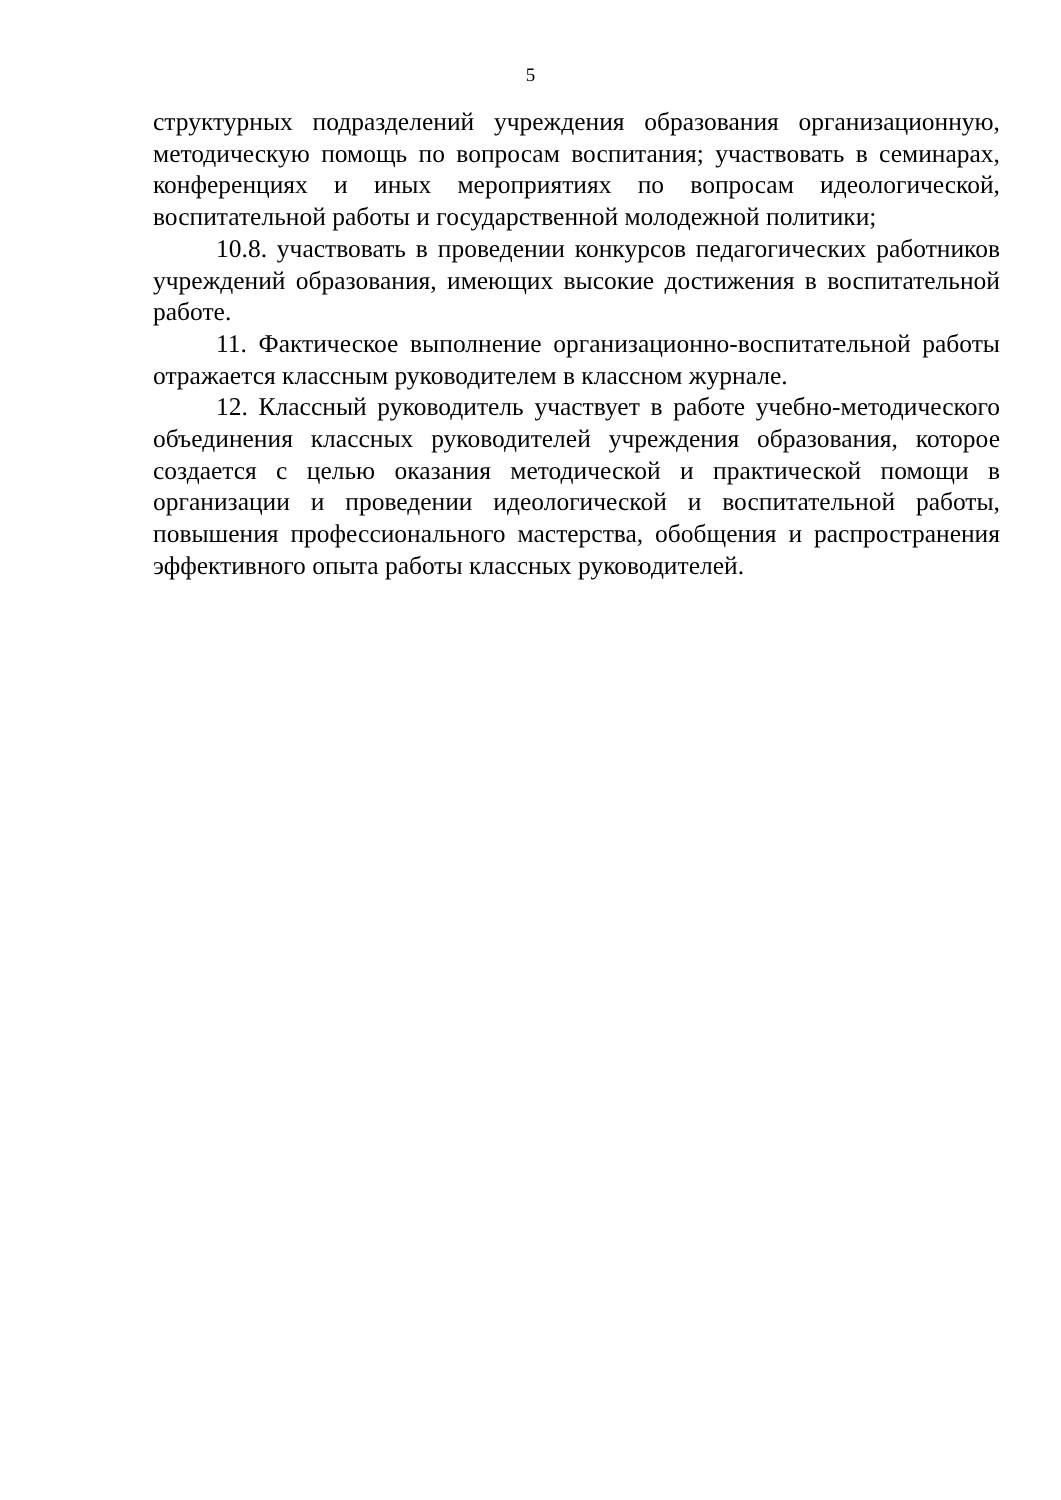5
структурных подразделений учреждения образования организационную, методическую помощь по вопросам воспитания; участвовать в семинарах, конференциях и иных мероприятиях по вопросам идеологической, воспитательной работы и государственной молодежной политики;
10.8. участвовать в проведении конкурсов педагогических работников учреждений образования, имеющих высокие достижения в воспитательной работе.
11. Фактическое выполнение организационно-воспитательной работы отражается классным руководителем в классном журнале.
12. Классный руководитель участвует в работе учебно-методического объединения классных руководителей учреждения образования, которое создается с целью оказания методической и практической помощи в организации и проведении идеологической и воспитательной работы, повышения профессионального мастерства, обобщения и распространения эффективного опыта работы классных руководителей.